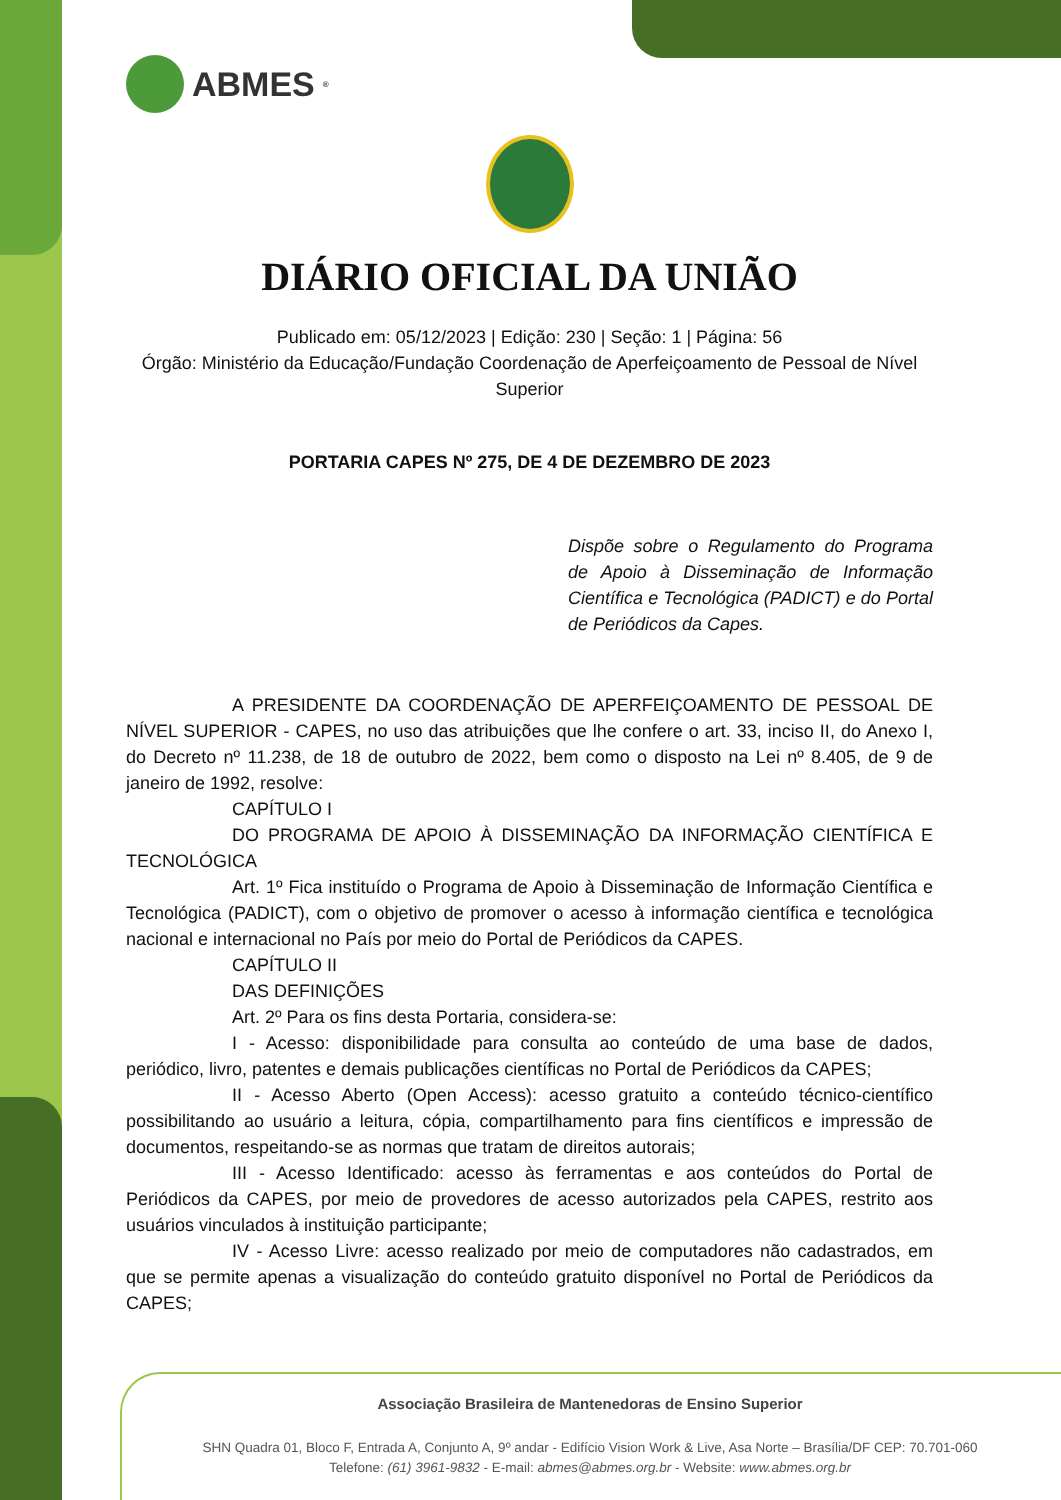ABMES<sup>®</sup>
DIÁRIO OFICIAL DA UNIÃO
Publicado em: 05/12/2023 | Edição: 230 | Seção: 1 | Página: 56
Órgão: Ministério da Educação/Fundação Coordenação de Aperfeiçoamento de Pessoal de Nível Superior
PORTARIA CAPES Nº 275, DE 4 DE DEZEMBRO DE 2023
Dispõe sobre o Regulamento do Programa de Apoio à Disseminação de Informação Científica e Tecnológica (PADICT) e do Portal de Periódicos da Capes.
A PRESIDENTE DA COORDENAÇÃO DE APERFEIÇOAMENTO DE PESSOAL DE NÍVEL SUPERIOR - CAPES, no uso das atribuições que lhe confere o art. 33, inciso II, do Anexo I, do Decreto nº 11.238, de 18 de outubro de 2022, bem como o disposto na Lei nº 8.405, de 9 de janeiro de 1992, resolve:
CAPÍTULO I
DO PROGRAMA DE APOIO À DISSEMINAÇÃO DA INFORMAÇÃO CIENTÍFICA E TECNOLÓGICA
Art. 1º Fica instituído o Programa de Apoio à Disseminação de Informação Científica e Tecnológica (PADICT), com o objetivo de promover o acesso à informação científica e tecnológica nacional e internacional no País por meio do Portal de Periódicos da CAPES.
CAPÍTULO II
DAS DEFINIÇÕES
Art. 2º Para os fins desta Portaria, considera-se:
I - Acesso: disponibilidade para consulta ao conteúdo de uma base de dados, periódico, livro, patentes e demais publicações científicas no Portal de Periódicos da CAPES;
II - Acesso Aberto (Open Access): acesso gratuito a conteúdo técnico-científico possibilitando ao usuário a leitura, cópia, compartilhamento para fins científicos e impressão de documentos, respeitando-se as normas que tratam de direitos autorais;
III - Acesso Identificado: acesso às ferramentas e aos conteúdos do Portal de Periódicos da CAPES, por meio de provedores de acesso autorizados pela CAPES, restrito aos usuários vinculados à instituição participante;
IV - Acesso Livre: acesso realizado por meio de computadores não cadastrados, em que se permite apenas a visualização do conteúdo gratuito disponível no Portal de Periódicos da CAPES;
Associação Brasileira de Mantenedoras de Ensino Superior
SHN Quadra 01, Bloco F, Entrada A, Conjunto A, 9º andar - Edifício Vision Work & Live, Asa Norte – Brasília/DF CEP: 70.701-060
Telefone: (61) 3961-9832 - E-mail: abmes@abmes.org.br - Website: www.abmes.org.br